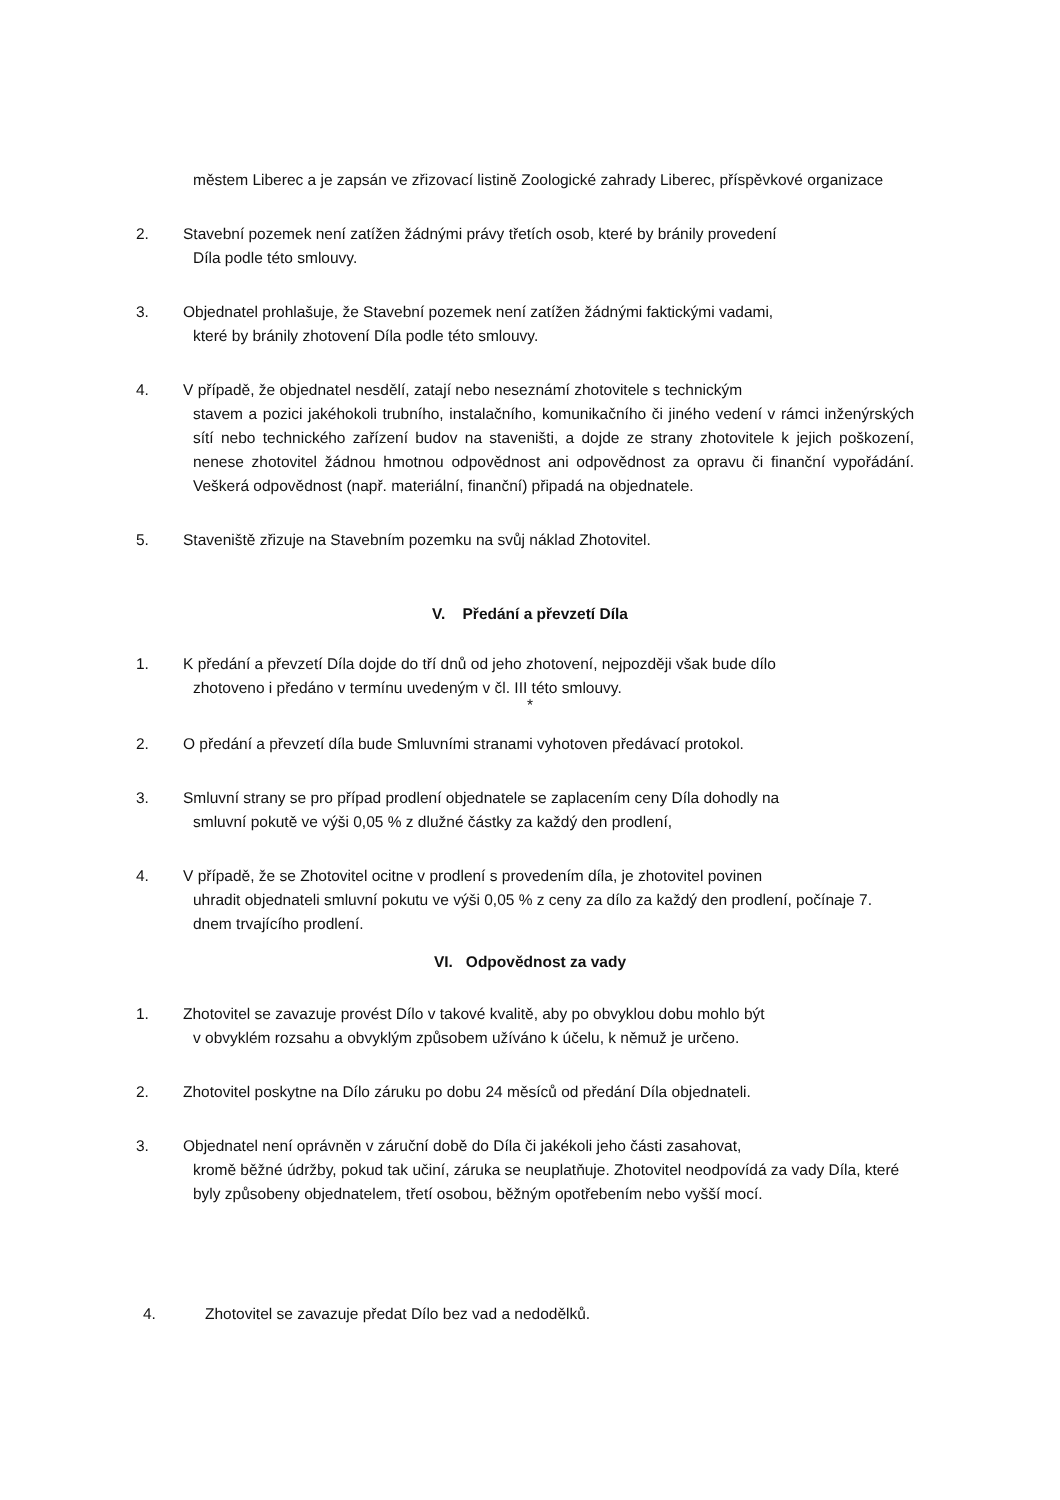městem Liberec a je zapsán ve zřizovací listině Zoologické zahrady Liberec, příspěvkové organizace
2. Stavební pozemek není zatížen žádnými právy třetích osob, které by bránily provedení
Díla podle této smlouvy.
3. Objednatel prohlašuje, že Stavební pozemek není zatížen žádnými faktickými vadami,
které by bránily zhotovení Díla podle této smlouvy.
4. V případě, že objednatel nesdělí, zatají nebo neseznámí zhotovitele s technickým
stavem a pozici jakéhokoli trubního, instalačního, komunikačního či jiného vedení v rámci inženýrských sítí nebo technického zařízení budov na staveništi, a dojde ze strany zhotovitele k jejich poškození, nenese zhotovitel žádnou hmotnou odpovědnost ani odpovědnost za opravu či finanční vypořádání. Veškerá odpovědnost (např. materiální, finanční) připadá na objednatele.
5. Staveniště zřizuje na Stavebním pozemku na svůj náklad Zhotovitel.
V. Předání a převzetí Díla
1. K předání a převzetí Díla dojde do tří dnů od jeho zhotovení, nejpozději však bude dílo
zhotoveno i předáno v termínu uvedeným v čl. III této smlouvy.
*
2. O předání a převzetí díla bude Smluvními stranami vyhotoven předávací protokol.
3. Smluvní strany se pro případ prodlení objednatele se zaplacením ceny Díla dohodly na
smluvní pokutě ve výši 0,05 % z dlužné částky za každý den prodlení,
4. V případě, že se Zhotovitel ocitne v prodlení s provedením díla, je zhotovitel povinen
uhradit objednateli smluvní pokutu ve výši 0,05 % z ceny za dílo za každý den prodlení, počínaje 7. dnem trvajícího prodlení.
VI. Odpovědnost za vady
1. Zhotovitel se zavazuje provést Dílo v takové kvalitě, aby po obvyklou dobu mohlo být
v obvyklém rozsahu a obvyklým způsobem užíváno k účelu, k němuž je určeno.
2. Zhotovitel poskytne na Dílo záruku po dobu 24 měsíců od předání Díla objednateli.
3. Objednatel není oprávněn v záruční době do Díla či jakékoli jeho části zasahovat,
kromě běžné údržby, pokud tak učiní, záruka se neuplatňuje. Zhotovitel neodpovídá za vady Díla, které byly způsobeny objednatelem, třetí osobou, běžným opotřebením nebo vyšší mocí.
4. Zhotovitel se zavazuje předat Dílo bez vad a nedodělků.